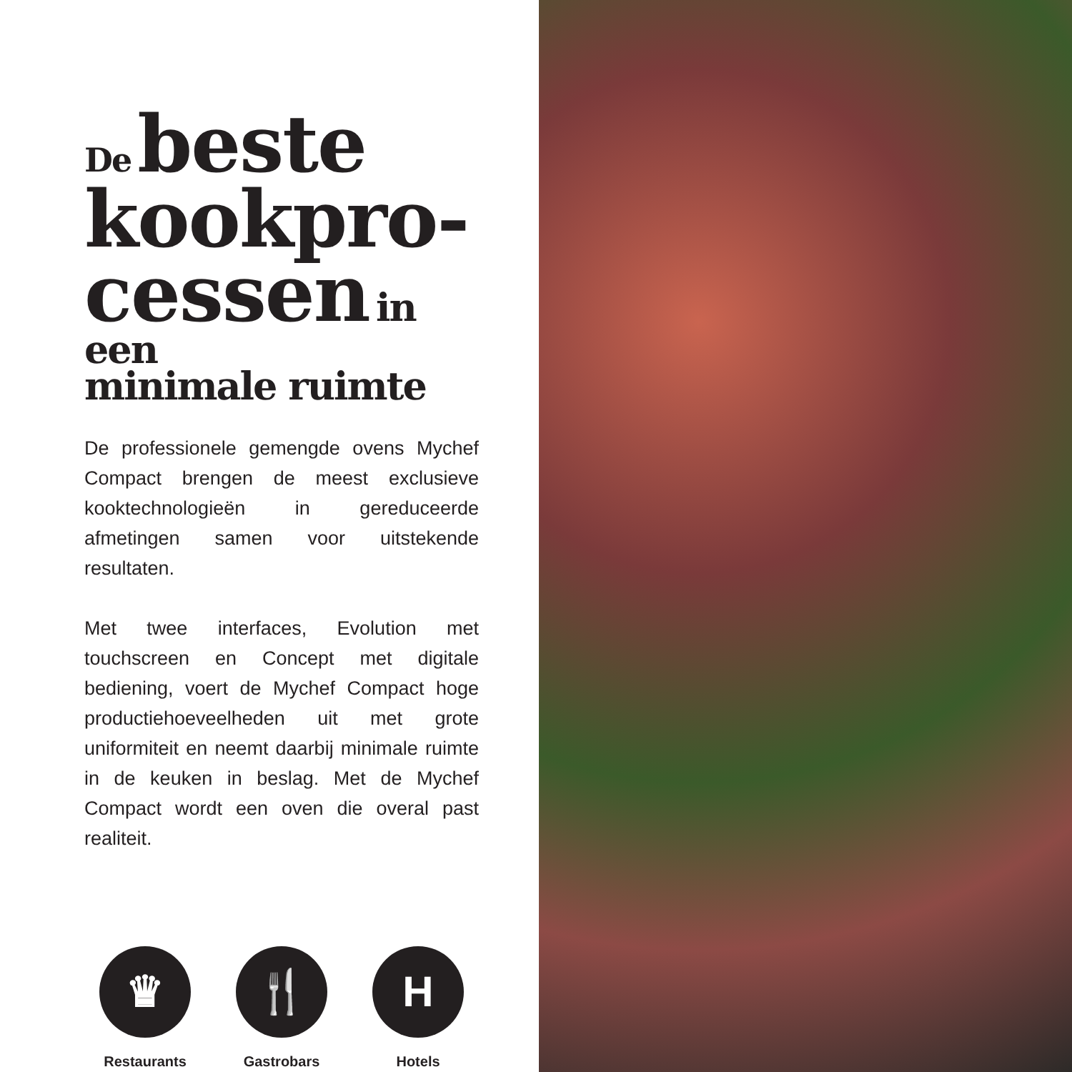De beste kookpro-
cessen in een
minimale ruimte
De professionele gemengde ovens Mychef Compact brengen de meest exclusieve kooktechnologieën in gereduceerde afmetingen samen voor uitstekende resultaten.
Met twee interfaces, Evolution met touchscreen en Concept met digitale bediening, voert de Mychef Compact hoge productiehoeveelheden uit met grote uniformiteit en neemt daarbij minimale ruimte in de keuken in beslag. Met de Mychef Compact wordt een oven die overal past realiteit.
♛
Restaurants
🍴
Gastrobars
H
Hotels